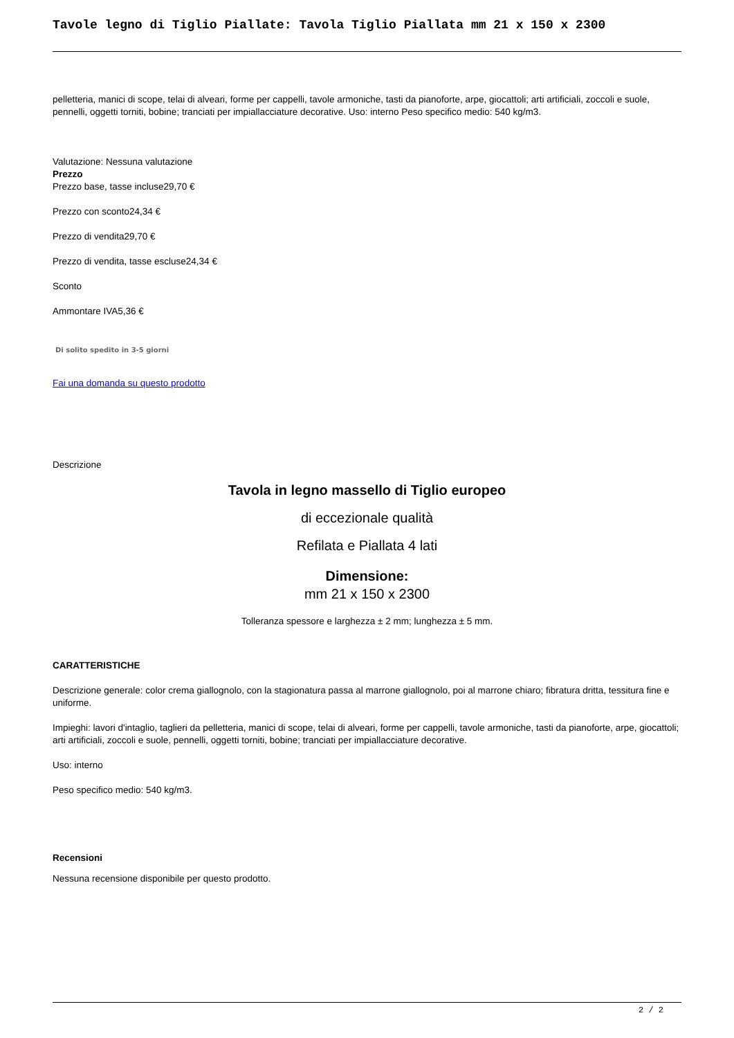Tavole legno di Tiglio Piallate: Tavola Tiglio Piallata mm 21 x 150 x 2300
pelletteria, manici di scope, telai di alveari, forme per cappelli, tavole armoniche, tasti da pianoforte, arpe, giocattoli; arti artificiali, zoccoli e suole, pennelli, oggetti torniti, bobine; tranciati per impiallacciature decorative. Uso: interno Peso specifico medio: 540 kg/m3.
Valutazione: Nessuna valutazione
Prezzo
Prezzo base, tasse incluse29,70 €
Prezzo con sconto24,34 €
Prezzo di vendita29,70 €
Prezzo di vendita, tasse escluse24,34 €
Sconto
Ammontare IVA5,36 €
Di solito spedito in 3-5 giorni
Fai una domanda su questo prodotto
Descrizione
Tavola in legno massello di Tiglio europeo
di eccezionale qualità
Refilata e Piallata 4 lati
Dimensione:
mm 21 x 150 x 2300
Tolleranza spessore e larghezza ± 2 mm; lunghezza ± 5 mm.
CARATTERISTICHE
Descrizione generale: color crema giallognolo, con la stagionatura passa al marrone giallognolo, poi al marrone chiaro; fibratura dritta, tessitura fine e uniforme.
Impieghi: lavori d'intaglio, taglieri da pelletteria, manici di scope, telai di alveari, forme per cappelli, tavole armoniche, tasti da pianoforte, arpe, giocattoli; arti artificiali, zoccoli e suole, pennelli, oggetti torniti, bobine; tranciati per impiallacciature decorative.
Uso: interno
Peso specifico medio: 540 kg/m3.
Recensioni
Nessuna recensione disponibile per questo prodotto.
2 / 2